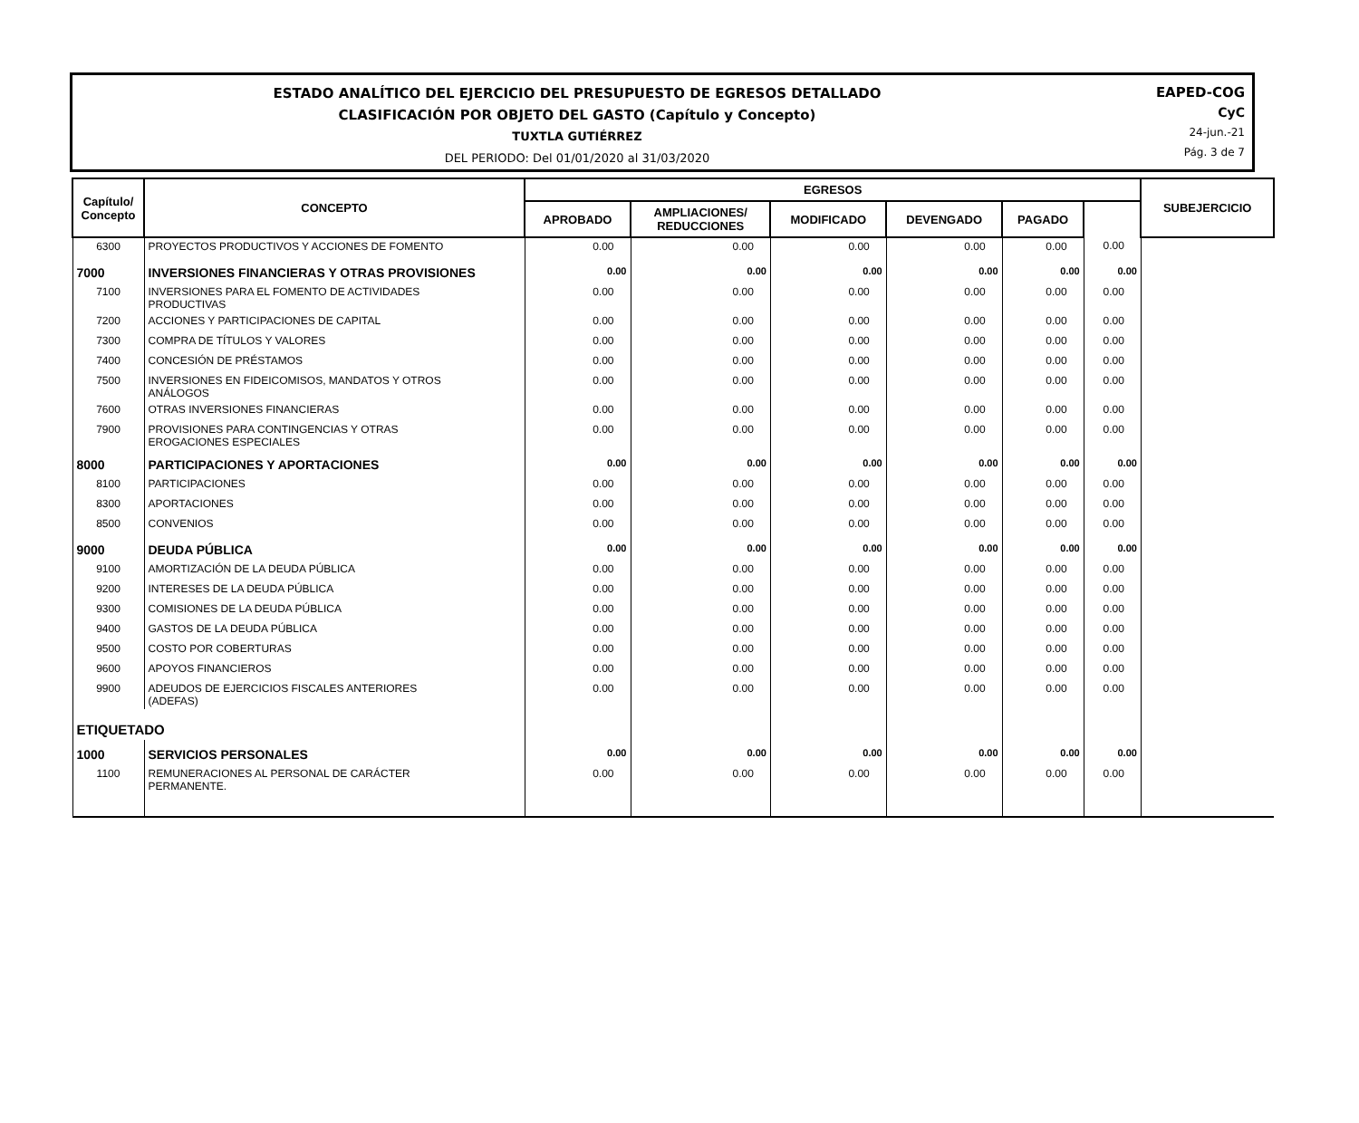ESTADO ANALÍTICO DEL EJERCICIO DEL PRESUPUESTO DE EGRESOS DETALLADO
CLASIFICACIÓN POR OBJETO DEL GASTO (Capítulo y Concepto)
TUXTLA GUTIÉRREZ
DEL PERIODO: Del 01/01/2020 al 31/03/2020
EAPED-COG
CyC
24-jun.-21
Pág. 3 de 7
| Capítulo/ Concepto | CONCEPTO | EGRESOS | | | | | | SUBEJERCICIO |
| --- | --- | --- | --- | --- | --- | --- | --- | --- |
| | | APROBADO | AMPLIACIONES/ REDUCCIONES | MODIFICADO | DEVENGADO | PAGADO | | |
| 6300 | PROYECTOS PRODUCTIVOS Y ACCIONES DE FOMENTO | 0.00 | 0.00 | 0.00 | 0.00 | 0.00 | 0.00 | |
| 7000 | INVERSIONES FINANCIERAS Y OTRAS PROVISIONES | 0.00 | 0.00 | 0.00 | 0.00 | 0.00 | 0.00 | |
| 7100 | INVERSIONES PARA EL FOMENTO DE ACTIVIDADES PRODUCTIVAS | 0.00 | 0.00 | 0.00 | 0.00 | 0.00 | 0.00 | |
| 7200 | ACCIONES Y PARTICIPACIONES DE CAPITAL | 0.00 | 0.00 | 0.00 | 0.00 | 0.00 | 0.00 | |
| 7300 | COMPRA DE TÍTULOS Y VALORES | 0.00 | 0.00 | 0.00 | 0.00 | 0.00 | 0.00 | |
| 7400 | CONCESIÓN DE PRÉSTAMOS | 0.00 | 0.00 | 0.00 | 0.00 | 0.00 | 0.00 | |
| 7500 | INVERSIONES EN FIDEICOMISOS, MANDATOS Y OTROS ANÁLOGOS | 0.00 | 0.00 | 0.00 | 0.00 | 0.00 | 0.00 | |
| 7600 | OTRAS INVERSIONES FINANCIERAS | 0.00 | 0.00 | 0.00 | 0.00 | 0.00 | 0.00 | |
| 7900 | PROVISIONES PARA CONTINGENCIAS Y OTRAS EROGACIONES ESPECIALES | 0.00 | 0.00 | 0.00 | 0.00 | 0.00 | 0.00 | |
| 8000 | PARTICIPACIONES Y APORTACIONES | 0.00 | 0.00 | 0.00 | 0.00 | 0.00 | 0.00 | |
| 8100 | PARTICIPACIONES | 0.00 | 0.00 | 0.00 | 0.00 | 0.00 | 0.00 | |
| 8300 | APORTACIONES | 0.00 | 0.00 | 0.00 | 0.00 | 0.00 | 0.00 | |
| 8500 | CONVENIOS | 0.00 | 0.00 | 0.00 | 0.00 | 0.00 | 0.00 | |
| 9000 | DEUDA PÚBLICA | 0.00 | 0.00 | 0.00 | 0.00 | 0.00 | 0.00 | |
| 9100 | AMORTIZACIÓN DE LA DEUDA PÚBLICA | 0.00 | 0.00 | 0.00 | 0.00 | 0.00 | 0.00 | |
| 9200 | INTERESES DE LA DEUDA PÚBLICA | 0.00 | 0.00 | 0.00 | 0.00 | 0.00 | 0.00 | |
| 9300 | COMISIONES DE LA DEUDA PÚBLICA | 0.00 | 0.00 | 0.00 | 0.00 | 0.00 | 0.00 | |
| 9400 | GASTOS DE LA DEUDA PÚBLICA | 0.00 | 0.00 | 0.00 | 0.00 | 0.00 | 0.00 | |
| 9500 | COSTO POR COBERTURAS | 0.00 | 0.00 | 0.00 | 0.00 | 0.00 | 0.00 | |
| 9600 | APOYOS FINANCIEROS | 0.00 | 0.00 | 0.00 | 0.00 | 0.00 | 0.00 | |
| 9900 | ADEUDOS DE EJERCICIOS FISCALES ANTERIORES (ADEFAS) | 0.00 | 0.00 | 0.00 | 0.00 | 0.00 | 0.00 | |
| ETIQUETADO | | | | | | | | |
| 1000 | SERVICIOS PERSONALES | 0.00 | 0.00 | 0.00 | 0.00 | 0.00 | 0.00 | |
| 1100 | REMUNERACIONES AL PERSONAL DE CARÁCTER PERMANENTE. | 0.00 | 0.00 | 0.00 | 0.00 | 0.00 | 0.00 | |